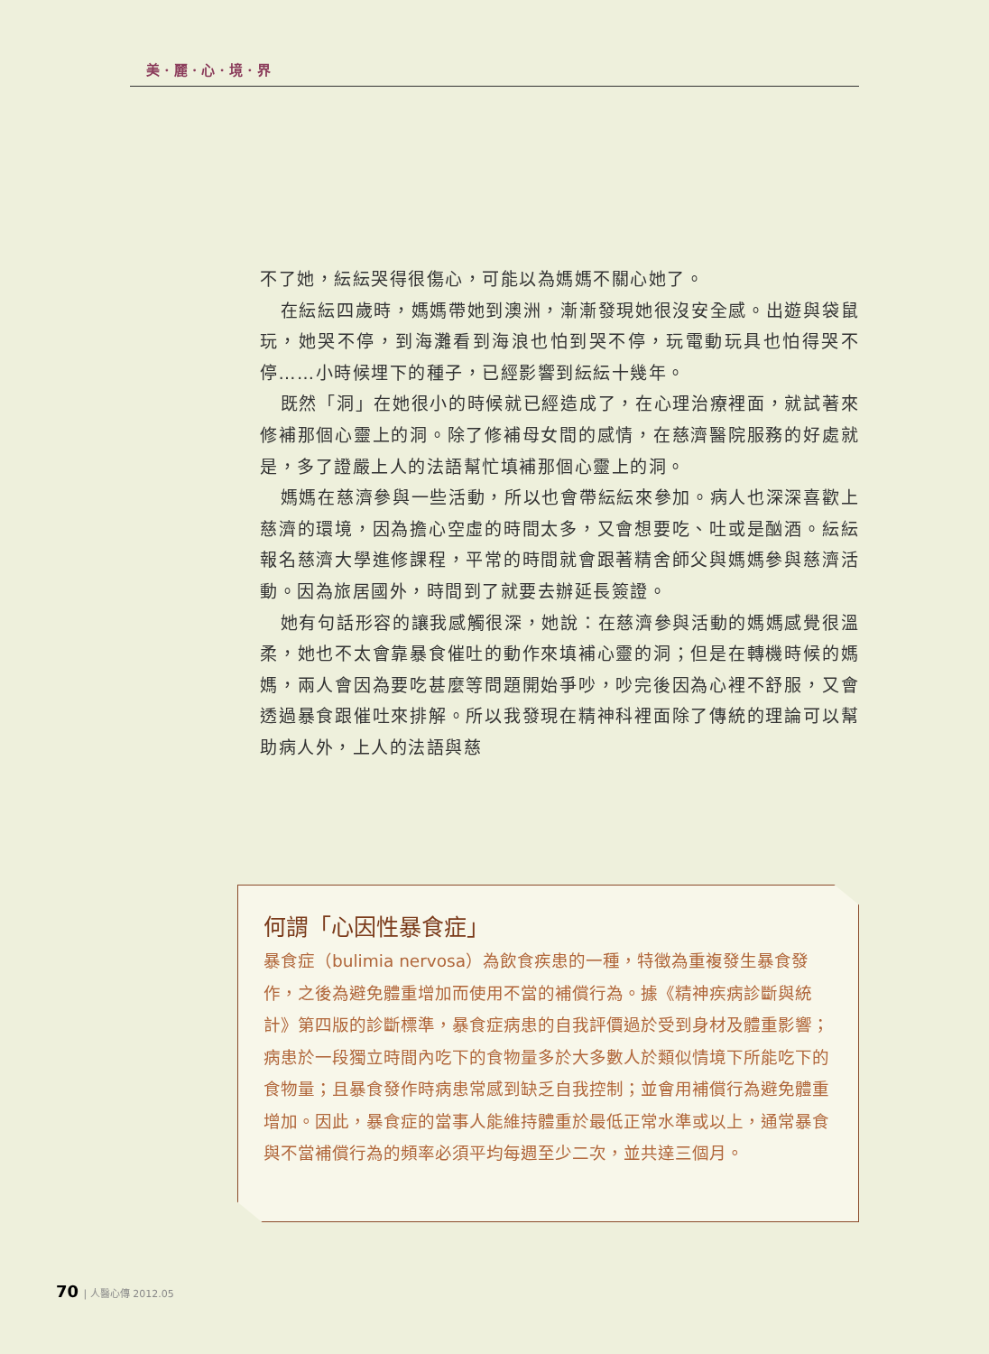美 · 麗 · 心 · 境 · 界
不了她，紜紜哭得很傷心，可能以為媽媽不關心她了。
在紜紜四歲時，媽媽帶她到澳洲，漸漸發現她很沒安全感。出遊與袋鼠玩，她哭不停，到海灘看到海浪也怕到哭不停，玩電動玩具也怕得哭不停……小時候埋下的種子，已經影響到紜紜十幾年。
既然「洞」在她很小的時候就已經造成了，在心理治療裡面，就試著來修補那個心靈上的洞。除了修補母女間的感情，在慈濟醫院服務的好處就是，多了證嚴上人的法語幫忙填補那個心靈上的洞。
媽媽在慈濟參與一些活動，所以也會帶紜紜來參加。病人也深深喜歡上慈濟的環境，因為擔心空虛的時間太多，又會想要吃、吐或是酗酒。紜紜報名慈濟大學進修課程，平常的時間就會跟著精舍師父與媽媽參與慈濟活動。因為旅居國外，時間到了就要去辦延長簽證。
她有句話形容的讓我感觸很深，她說：在慈濟參與活動的媽媽感覺很溫柔，她也不太會靠暴食催吐的動作來填補心靈的洞；但是在轉機時候的媽媽，兩人會因為要吃甚麼等問題開始爭吵，吵完後因為心裡不舒服，又會透過暴食跟催吐來排解。所以我發現在精神科裡面除了傳統的理論可以幫助病人外，上人的法語與慈
何謂「心因性暴食症」
暴食症（bulimia nervosa）為飲食疾患的一種，特徵為重複發生暴食發作，之後為避免體重增加而使用不當的補償行為。據《精神疾病診斷與統計》第四版的診斷標準，暴食症病患的自我評價過於受到身材及體重影響；病患於一段獨立時間內吃下的食物量多於大多數人於類似情境下所能吃下的食物量；且暴食發作時病患常感到缺乏自我控制；並會用補償行為避免體重增加。因此，暴食症的當事人能維持體重於最低正常水準或以上，通常暴食與不當補償行為的頻率必須平均每週至少二次，並共達三個月。
70 | 人醫心傳 2012.05